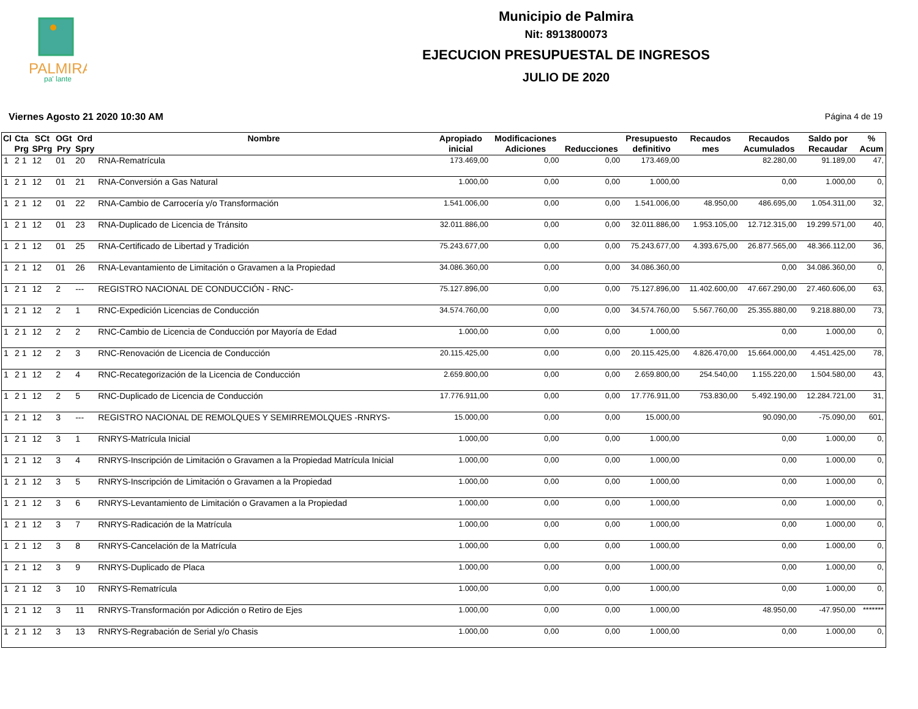PALMIRA
pa' lante
Municipio de Palmira
Nit: 8913800073
EJECUCION PRESUPUESTAL DE INGRESOS
JULIO DE 2020
Viernes Agosto 21 2020 10:30 AM Página 4 de 19
| Cl | Cta Prg | SCt SPrg | OGt Pry | Ord Spry | Nombre | Apropiado inicial | Modificaciones Adiciones | Reducciones | Presupuesto definitivo | Recaudos mes | Recaudos Acumulados | Saldo por Recaudar | % Acum |
| --- | --- | --- | --- | --- | --- | --- | --- | --- | --- | --- | --- | --- | --- |
| 1 | 2 1 | 12 | 01 | 20 | RNA-Rematrícula | 173.469,00 | 0,00 | 0,00 | 173.469,00 | | 82.280,00 | 91.189,00 | 47, |
| 1 | 2 1 | 12 | 01 | 21 | RNA-Conversión a Gas Natural | 1.000,00 | 0,00 | 0,00 | 1.000,00 | | 0,00 | 1.000,00 | 0, |
| 1 | 2 1 | 12 | 01 | 22 | RNA-Cambio de Carrocería y/o Transformación | 1.541.006,00 | 0,00 | 0,00 | 1.541.006,00 | 48.950,00 | 486.695,00 | 1.054.311,00 | 32, |
| 1 | 2 1 | 12 | 01 | 23 | RNA-Duplicado de Licencia de Tránsito | 32.011.886,00 | 0,00 | 0,00 | 32.011.886,00 | 1.953.105,00 | 12.712.315,00 | 19.299.571,00 | 40, |
| 1 | 2 1 | 12 | 01 | 25 | RNA-Certificado de Libertad y Tradición | 75.243.677,00 | 0,00 | 0,00 | 75.243.677,00 | 4.393.675,00 | 26.877.565,00 | 48.366.112,00 | 36, |
| 1 | 2 1 | 12 | 01 | 26 | RNA-Levantamiento de Limitación o Gravamen a la Propiedad | 34.086.360,00 | 0,00 | 0,00 | 34.086.360,00 | | 0,00 | 34.086.360,00 | 0, |
| 1 | 2 1 | 12 | 2 | --- | REGISTRO NACIONAL DE CONDUCCIÓN - RNC- | 75.127.896,00 | 0,00 | 0,00 | 75.127.896,00 | 11.402.600,00 | 47.667.290,00 | 27.460.606,00 | 63, |
| 1 | 2 1 | 12 | 2 | 1 | RNC-Expedición Licencias de Conducción | 34.574.760,00 | 0,00 | 0,00 | 34.574.760,00 | 5.567.760,00 | 25.355.880,00 | 9.218.880,00 | 73, |
| 1 | 2 1 | 12 | 2 | 2 | RNC-Cambio de Licencia de Conducción por Mayoría de Edad | 1.000,00 | 0,00 | 0,00 | 1.000,00 | | 0,00 | 1.000,00 | 0, |
| 1 | 2 1 | 12 | 2 | 3 | RNC-Renovación de Licencia de Conducción | 20.115.425,00 | 0,00 | 0,00 | 20.115.425,00 | 4.826.470,00 | 15.664.000,00 | 4.451.425,00 | 78, |
| 1 | 2 1 | 12 | 2 | 4 | RNC-Recategorización de la Licencia de Conducción | 2.659.800,00 | 0,00 | 0,00 | 2.659.800,00 | 254.540,00 | 1.155.220,00 | 1.504.580,00 | 43, |
| 1 | 2 1 | 12 | 2 | 5 | RNC-Duplicado de Licencia de Conducción | 17.776.911,00 | 0,00 | 0,00 | 17.776.911,00 | 753.830,00 | 5.492.190,00 | 12.284.721,00 | 31, |
| 1 | 2 1 | 12 | 3 | --- | REGISTRO NACIONAL DE REMOLQUES Y SEMIRREMOLQUES -RNRYS- | 15.000,00 | 0,00 | 0,00 | 15.000,00 | | 90.090,00 | -75.090,00 | 601, |
| 1 | 2 1 | 12 | 3 | 1 | RNRYS-Matrícula Inicial | 1.000,00 | 0,00 | 0,00 | 1.000,00 | | 0,00 | 1.000,00 | 0, |
| 1 | 2 1 | 12 | 3 | 4 | RNRYS-Inscripción de Limitación o Gravamen a la Propiedad Matrícula Inicial | 1.000,00 | 0,00 | 0,00 | 1.000,00 | | 0,00 | 1.000,00 | 0, |
| 1 | 2 1 | 12 | 3 | 5 | RNRYS-Inscripción de Limitación o Gravamen a la Propiedad | 1.000,00 | 0,00 | 0,00 | 1.000,00 | | 0,00 | 1.000,00 | 0, |
| 1 | 2 1 | 12 | 3 | 6 | RNRYS-Levantamiento de Limitación o Gravamen a la Propiedad | 1.000,00 | 0,00 | 0,00 | 1.000,00 | | 0,00 | 1.000,00 | 0, |
| 1 | 2 1 | 12 | 3 | 7 | RNRYS-Radicación de la Matrícula | 1.000,00 | 0,00 | 0,00 | 1.000,00 | | 0,00 | 1.000,00 | 0, |
| 1 | 2 1 | 12 | 3 | 8 | RNRYS-Cancelación de la Matrícula | 1.000,00 | 0,00 | 0,00 | 1.000,00 | | 0,00 | 1.000,00 | 0, |
| 1 | 2 1 | 12 | 3 | 9 | RNRYS-Duplicado de Placa | 1.000,00 | 0,00 | 0,00 | 1.000,00 | | 0,00 | 1.000,00 | 0, |
| 1 | 2 1 | 12 | 3 | 10 | RNRYS-Rematrícula | 1.000,00 | 0,00 | 0,00 | 1.000,00 | | 0,00 | 1.000,00 | 0, |
| 1 | 2 1 | 12 | 3 | 11 | RNRYS-Transformación por Adicción o Retiro de Ejes | 1.000,00 | 0,00 | 0,00 | 1.000,00 | | 48.950,00 | -47.950,00 | ******* |
| 1 | 2 1 | 12 | 3 | 13 | RNRYS-Regrabación de Serial y/o Chasis | 1.000,00 | 0,00 | 0,00 | 1.000,00 | | 0,00 | 1.000,00 | 0, |